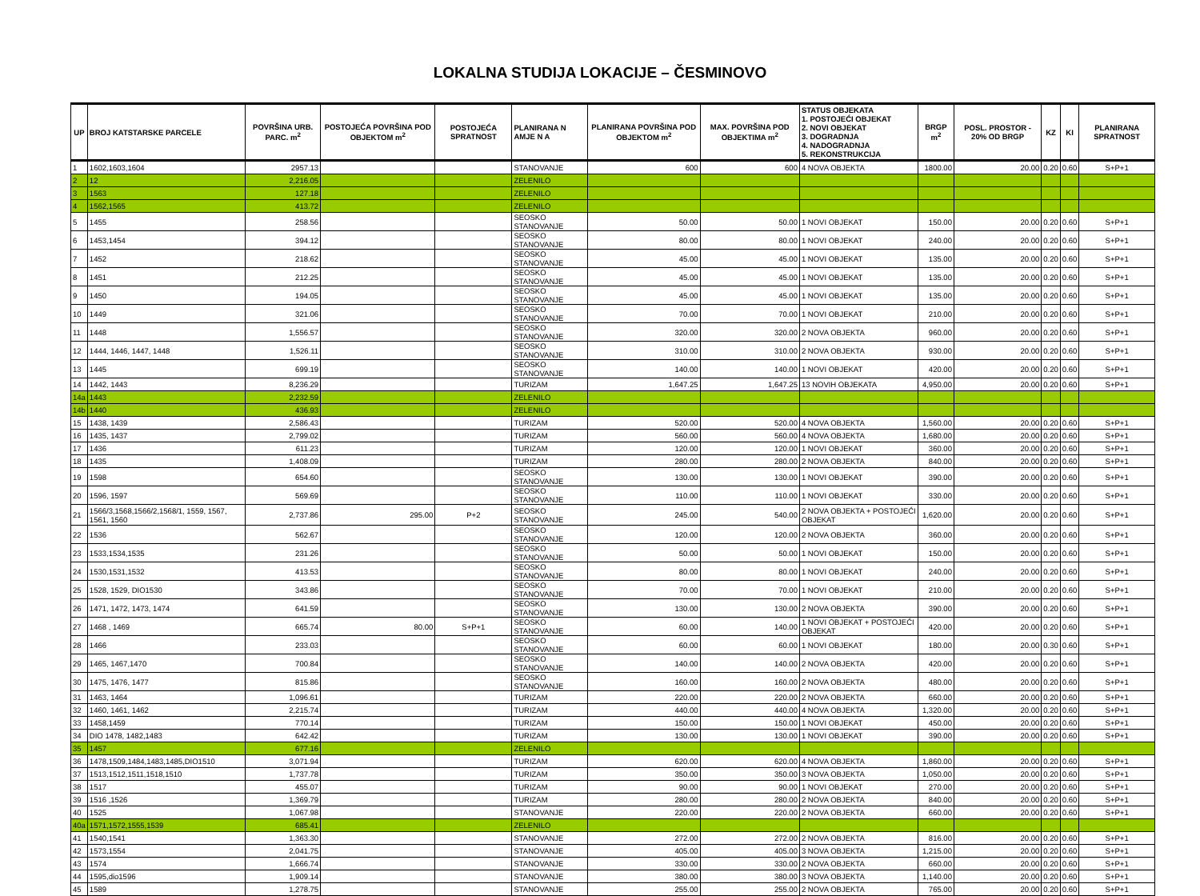LOKALNA STUDIJA LOKACIJE – ČESMINOVO
| UP | BROJ KATSTARSKE PARCELE | POVRŠINA URB. PARC. m<sup>2</sup> | POSTOJEĆA POVRŠINA POD OBJEKTOM m<sup>2</sup> | POSTOJEĆA SPRATNOST | PLANIRANA N AMJE N A | PLANIRANA POVRŠINA POD OBJEKTOM m<sup>2</sup> | MAX. POVRŠINA POD OBJEKTIMA m<sup>2</sup> | STATUS OBJEKATA 1. POSTOJEĆI OBJEKAT 2. NOVI OBJEKAT 3. DOGRADNJA 4. NADOGRADNJA 5. REKONSTRUKCIJA | BRGP m<sup>2</sup> | POSL. PROSTOR - 20% OD BRGP | KZ | KI | PLANIRANA SPRATNOST |
| --- | --- | --- | --- | --- | --- | --- | --- | --- | --- | --- | --- | --- | --- |
| 1 | 1602,1603,1604 | 2957.13 | | | STANOVANJE | 600 | 600 | 4 NOVA OBJEKTA | 1800.00 | 20.00 | 0.20 | 0.60 | S+P+1 |
| 2 | 12 | 2,216.05 | | | ZELENILO | | | | | | | | |
| 3 | 1563 | 127.18 | | | ZELENILO | | | | | | | | |
| 4 | 1562,1565 | 413.72 | | | ZELENILO | | | | | | | | |
| 5 | 1455 | 258.56 | | | SEOSKO STANOVANJE | 50.00 | 50.00 | 1 NOVI OBJEKAT | 150.00 | 20.00 | 0.20 | 0.60 | S+P+1 |
| 6 | 1453,1454 | 394.12 | | | SEOSKO STANOVANJE | 80.00 | 80.00 | 1 NOVI OBJEKAT | 240.00 | 20.00 | 0.20 | 0.60 | S+P+1 |
| 7 | 1452 | 218.62 | | | SEOSKO STANOVANJE | 45.00 | 45.00 | 1 NOVI OBJEKAT | 135.00 | 20.00 | 0.20 | 0.60 | S+P+1 |
| 8 | 1451 | 212.25 | | | SEOSKO STANOVANJE | 45.00 | 45.00 | 1 NOVI OBJEKAT | 135.00 | 20.00 | 0.20 | 0.60 | S+P+1 |
| 9 | 1450 | 194.05 | | | SEOSKO STANOVANJE | 45.00 | 45.00 | 1 NOVI OBJEKAT | 135.00 | 20.00 | 0.20 | 0.60 | S+P+1 |
| 10 | 1449 | 321.06 | | | SEOSKO STANOVANJE | 70.00 | 70.00 | 1 NOVI OBJEKAT | 210.00 | 20.00 | 0.20 | 0.60 | S+P+1 |
| 11 | 1448 | 1,556.57 | | | SEOSKO STANOVANJE | 320.00 | 320.00 | 2 NOVA OBJEKTA | 960.00 | 20.00 | 0.20 | 0.60 | S+P+1 |
| 12 | 1444, 1446, 1447, 1448 | 1,526.11 | | | SEOSKO STANOVANJE | 310.00 | 310.00 | 2 NOVA OBJEKTA | 930.00 | 20.00 | 0.20 | 0.60 | S+P+1 |
| 13 | 1445 | 699.19 | | | SEOSKO STANOVANJE | 140.00 | 140.00 | 1 NOVI OBJEKAT | 420.00 | 20.00 | 0.20 | 0.60 | S+P+1 |
| 14 | 1442, 1443 | 8,236.29 | | | TURIZAM | 1,647.25 | 1,647.25 | 13 NOVIH OBJEKATA | 4,950.00 | 20.00 | 0.20 | 0.60 | S+P+1 |
| 14a | 1443 | 2,232.59 | | | ZELENILO | | | | | | | | |
| 14b | 1440 | 436.93 | | | ZELENILO | | | | | | | | |
| 15 | 1438, 1439 | 2,586.43 | | | TURIZAM | 520.00 | 520.00 | 4 NOVA OBJEKTA | 1,560.00 | 20.00 | 0.20 | 0.60 | S+P+1 |
| 16 | 1435, 1437 | 2,799.02 | | | TURIZAM | 560.00 | 560.00 | 4 NOVA OBJEKTA | 1,680.00 | 20.00 | 0.20 | 0.60 | S+P+1 |
| 17 | 1436 | 611.23 | | | TURIZAM | 120.00 | 120.00 | 1 NOVI OBJEKAT | 360.00 | 20.00 | 0.20 | 0.60 | S+P+1 |
| 18 | 1435 | 1,408.09 | | | TURIZAM | 280.00 | 280.00 | 2 NOVA OBJEKTA | 840.00 | 20.00 | 0.20 | 0.60 | S+P+1 |
| 19 | 1598 | 654.60 | | | SEOSKO STANOVANJE | 130.00 | 130.00 | 1 NOVI OBJEKAT | 390.00 | 20.00 | 0.20 | 0.60 | S+P+1 |
| 20 | 1596, 1597 | 569.69 | | | SEOSKO STANOVANJE | 110.00 | 110.00 | 1 NOVI OBJEKAT | 330.00 | 20.00 | 0.20 | 0.60 | S+P+1 |
| 21 | 1566/3,1568,1566/2,1568/1, 1559, 1567, 1561, 1560 | 2,737.86 | 295.00 | P+2 | SEOSKO STANOVANJE | 245.00 | 540.00 | 2 NOVA OBJEKTA + POSTOJEĆI OBJEKAT | 1,620.00 | 20.00 | 0.20 | 0.60 | S+P+1 |
| 22 | 1536 | 562.67 | | | SEOSKO STANOVANJE | 120.00 | 120.00 | 2 NOVA OBJEKTA | 360.00 | 20.00 | 0.20 | 0.60 | S+P+1 |
| 23 | 1533,1534,1535 | 231.26 | | | SEOSKO STANOVANJE | 50.00 | 50.00 | 1 NOVI OBJEKAT | 150.00 | 20.00 | 0.20 | 0.60 | S+P+1 |
| 24 | 1530,1531,1532 | 413.53 | | | SEOSKO STANOVANJE | 80.00 | 80.00 | 1 NOVI OBJEKAT | 240.00 | 20.00 | 0.20 | 0.60 | S+P+1 |
| 25 | 1528, 1529, DIO1530 | 343.86 | | | SEOSKO STANOVANJE | 70.00 | 70.00 | 1 NOVI OBJEKAT | 210.00 | 20.00 | 0.20 | 0.60 | S+P+1 |
| 26 | 1471, 1472, 1473, 1474 | 641.59 | | | SEOSKO STANOVANJE | 130.00 | 130.00 | 2 NOVA OBJEKTA | 390.00 | 20.00 | 0.20 | 0.60 | S+P+1 |
| 27 | 1468 , 1469 | 665.74 | 80.00 | S+P+1 | SEOSKO STANOVANJE | 60.00 | 140.00 | 1 NOVI OBJEKAT + POSTOJEĆI OBJEKAT | 420.00 | 20.00 | 0.20 | 0.60 | S+P+1 |
| 28 | 1466 | 233.03 | | | SEOSKO STANOVANJE | 60.00 | 60.00 | 1 NOVI OBJEKAT | 180.00 | 20.00 | 0.30 | 0.60 | S+P+1 |
| 29 | 1465, 1467,1470 | 700.84 | | | SEOSKO STANOVANJE | 140.00 | 140.00 | 2 NOVA OBJEKTA | 420.00 | 20.00 | 0.20 | 0.60 | S+P+1 |
| 30 | 1475, 1476, 1477 | 815.86 | | | SEOSKO STANOVANJE | 160.00 | 160.00 | 2 NOVA OBJEKTA | 480.00 | 20.00 | 0.20 | 0.60 | S+P+1 |
| 31 | 1463, 1464 | 1,096.61 | | | TURIZAM | 220.00 | 220.00 | 2 NOVA OBJEKTA | 660.00 | 20.00 | 0.20 | 0.60 | S+P+1 |
| 32 | 1460, 1461, 1462 | 2,215.74 | | | TURIZAM | 440.00 | 440.00 | 4 NOVA OBJEKTA | 1,320.00 | 20.00 | 0.20 | 0.60 | S+P+1 |
| 33 | 1458,1459 | 770.14 | | | TURIZAM | 150.00 | 150.00 | 1 NOVI OBJEKAT | 450.00 | 20.00 | 0.20 | 0.60 | S+P+1 |
| 34 | DIO 1478, 1482,1483 | 642.42 | | | TURIZAM | 130.00 | 130.00 | 1 NOVI OBJEKAT | 390.00 | 20.00 | 0.20 | 0.60 | S+P+1 |
| 35 | 1457 | 677.16 | | | ZELENILO | | | | | | | | |
| 36 | 1478,1509,1484,1483,1485,DIO1510 | 3,071.94 | | | TURIZAM | 620.00 | 620.00 | 4 NOVA OBJEKTA | 1,860.00 | 20.00 | 0.20 | 0.60 | S+P+1 |
| 37 | 1513,1512,1511,1518,1510 | 1,737.78 | | | TURIZAM | 350.00 | 350.00 | 3 NOVA OBJEKTA | 1,050.00 | 20.00 | 0.20 | 0.60 | S+P+1 |
| 38 | 1517 | 455.07 | | | TURIZAM | 90.00 | 90.00 | 1 NOVI OBJEKAT | 270.00 | 20.00 | 0.20 | 0.60 | S+P+1 |
| 39 | 1516 ,1526 | 1,369.79 | | | TURIZAM | 280.00 | 280.00 | 2 NOVA OBJEKTA | 840.00 | 20.00 | 0.20 | 0.60 | S+P+1 |
| 40 | 1525 | 1,067.98 | | | STANOVANJE | 220.00 | 220.00 | 2 NOVA OBJEKTA | 660.00 | 20.00 | 0.20 | 0.60 | S+P+1 |
| 40a | 1571,1572,1555,1539 | 685.41 | | | ZELENILO | | | | | | | | |
| 41 | 1540,1541 | 1,363.30 | | | STANOVANJE | 272.00 | 272.00 | 2 NOVA OBJEKTA | 816.00 | 20.00 | 0.20 | 0.60 | S+P+1 |
| 42 | 1573,1554 | 2,041.75 | | | STANOVANJE | 405.00 | 405.00 | 3 NOVA OBJEKTA | 1,215.00 | 20.00 | 0.20 | 0.60 | S+P+1 |
| 43 | 1574 | 1,666.74 | | | STANOVANJE | 330.00 | 330.00 | 2 NOVA OBJEKTA | 660.00 | 20.00 | 0.20 | 0.60 | S+P+1 |
| 44 | 1595,dio1596 | 1,909.14 | | | STANOVANJE | 380.00 | 380.00 | 3 NOVA OBJEKTA | 1,140.00 | 20.00 | 0.20 | 0.60 | S+P+1 |
| 45 | 1589 | 1,278.75 | | | STANOVANJE | 255.00 | 255.00 | 2 NOVA OBJEKTA | 765.00 | 20.00 | 0.20 | 0.60 | S+P+1 |